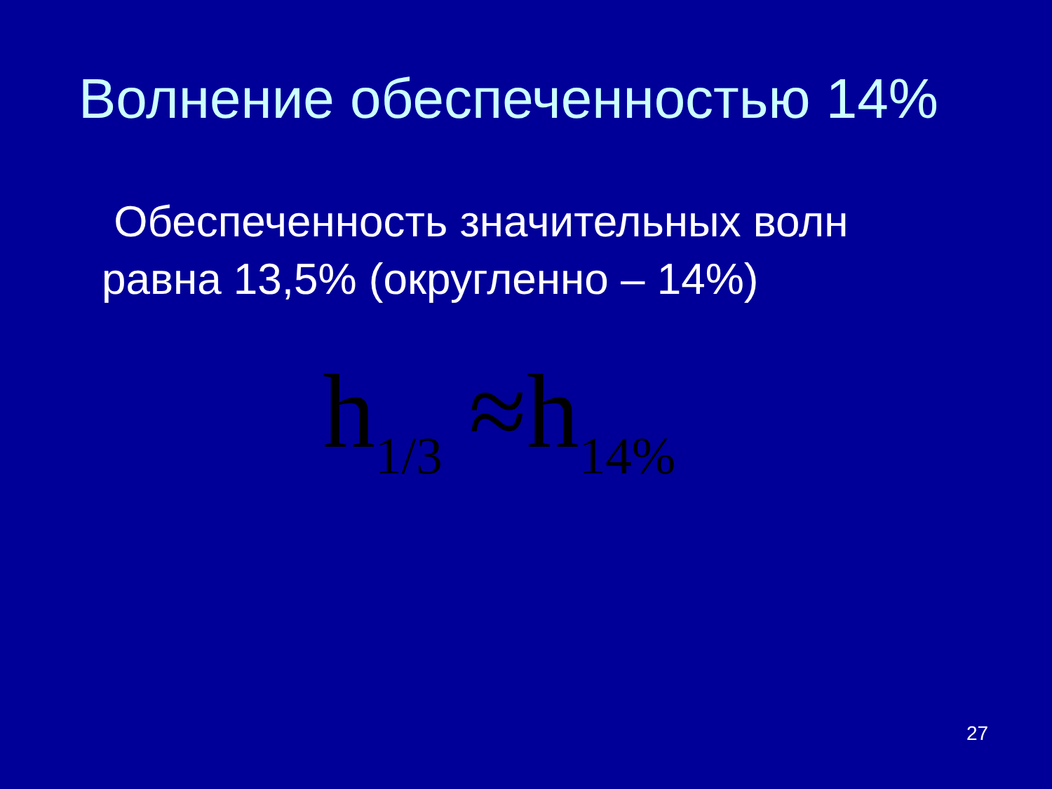Волнение обеспеченностью 14%
Обеспеченность значительных волн равна 13,5% (округленно – 14%)
h<sub>1/3</sub> ≈h<sub>14%</sub>
27